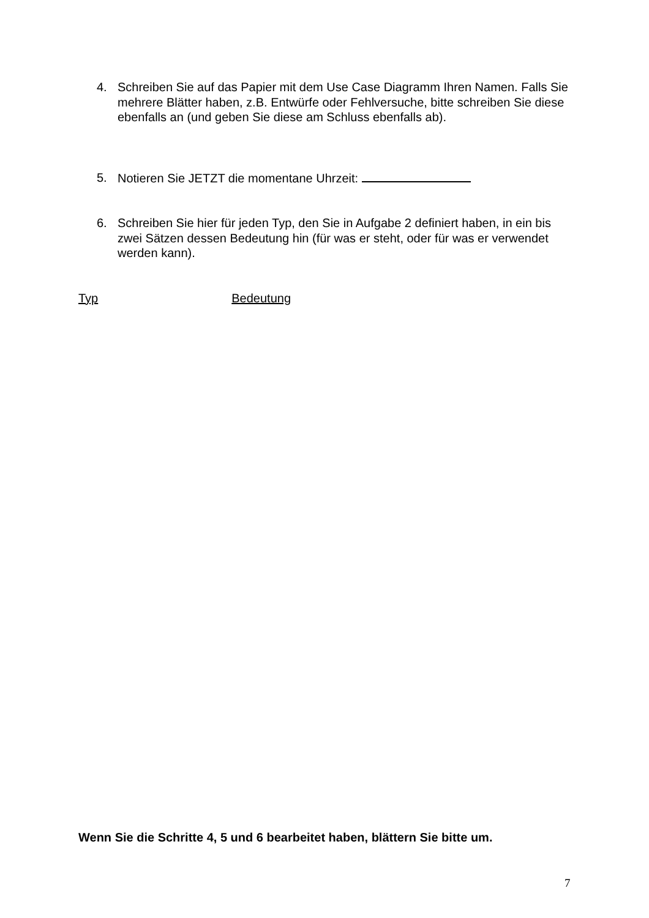4. Schreiben Sie auf das Papier mit dem Use Case Diagramm Ihren Namen. Falls Sie mehrere Blätter haben, z.B. Entwürfe oder Fehlversuche, bitte schreiben Sie diese ebenfalls an (und geben Sie diese am Schluss ebenfalls ab).
5. Notieren Sie JETZT die momentane Uhrzeit:
6. Schreiben Sie hier für jeden Typ, den Sie in Aufgabe 2 definiert haben, in ein bis zwei Sätzen dessen Bedeutung hin (für was er steht, oder für was er verwendet werden kann).
Typ Bedeutung
Wenn Sie die Schritte 4, 5 und 6 bearbeitet haben, blättern Sie bitte um.
7